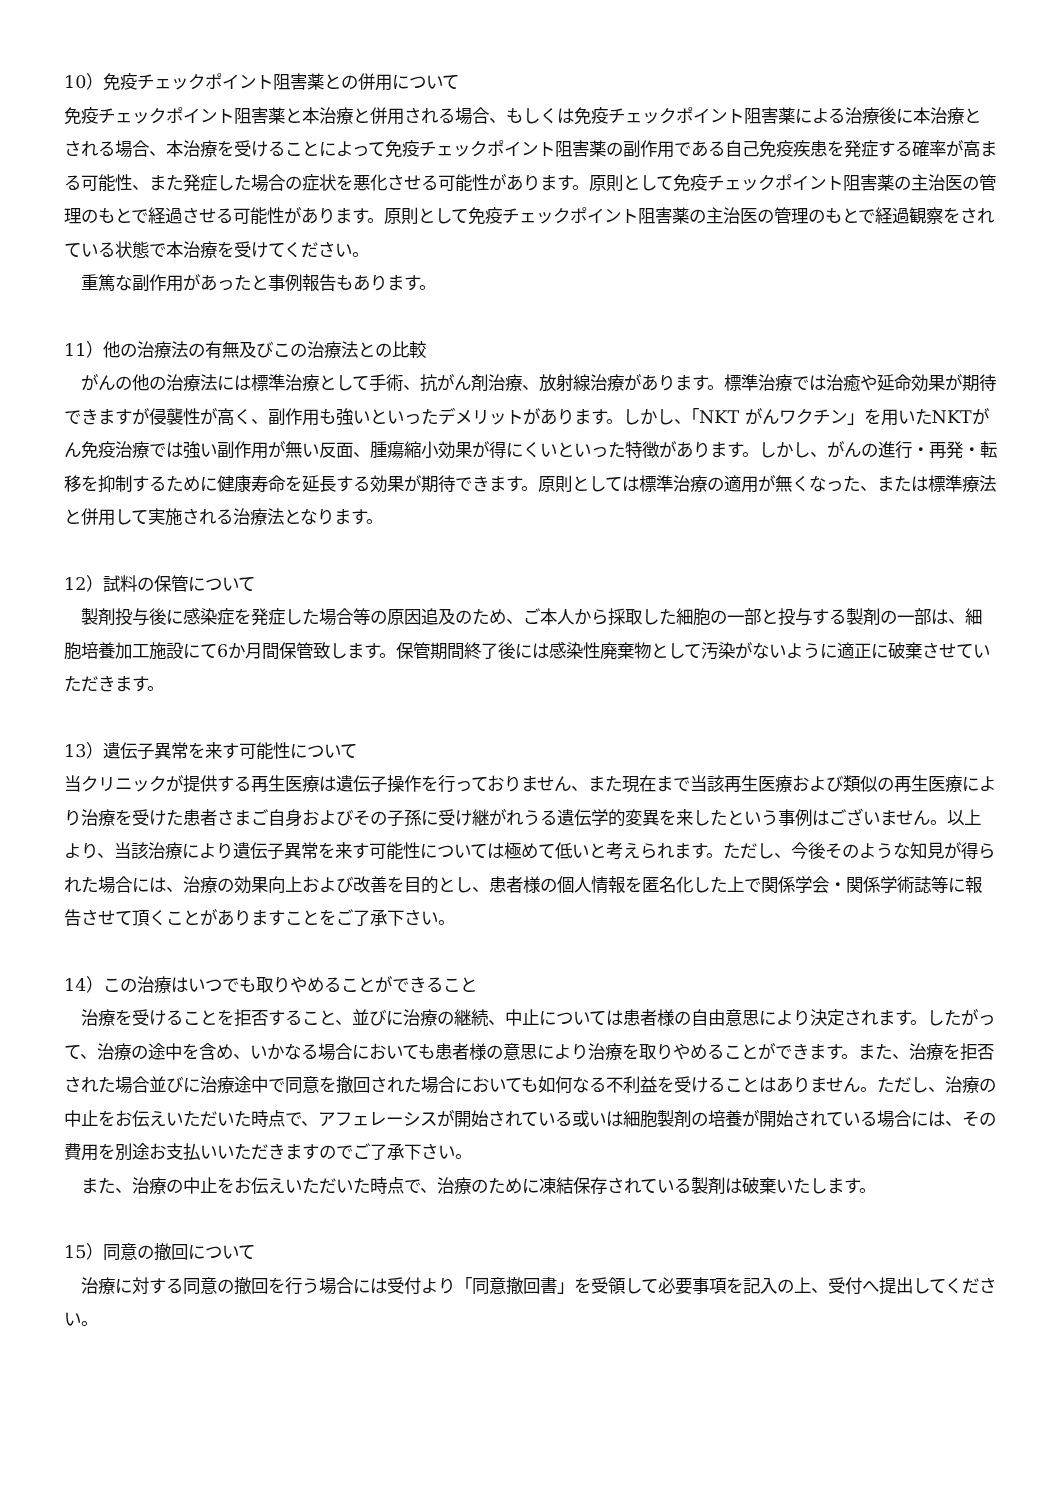10）免疫チェックポイント阻害薬との併用について
免疫チェックポイント阻害薬と本治療と併用される場合、もしくは免疫チェックポイント阻害薬による治療後に本治療とされる場合、本治療を受けることによって免疫チェックポイント阻害薬の副作用である自己免疫疾患を発症する確率が高まる可能性、また発症した場合の症状を悪化させる可能性があります。原則として免疫チェックポイント阻害薬の主治医の管理のもとで経過させる可能性があります。原則として免疫チェックポイント阻害薬の主治医の管理のもとで経過観察をされている状態で本治療を受けてください。
　重篤な副作用があったと事例報告もあります。
11）他の治療法の有無及びこの治療法との比較
　がんの他の治療法には標準治療として手術、抗がん剤治療、放射線治療があります。標準治療では治癒や延命効果が期待できますが侵襲性が高く、副作用も強いといったデメリットがあります。しかし、「NKT がんワクチン」を用いたNKTがん免疫治療では強い副作用が無い反面、腫瘍縮小効果が得にくいといった特徴があります。しかし、がんの進行・再発・転移を抑制するために健康寿命を延長する効果が期待できます。原則としては標準治療の適用が無くなった、または標準療法と併用して実施される治療法となります。
12）試料の保管について
　製剤投与後に感染症を発症した場合等の原因追及のため、ご本人から採取した細胞の一部と投与する製剤の一部は、細胞培養加工施設にて6か月間保管致します。保管期間終了後には感染性廃棄物として汚染がないように適正に破棄させていただきます。
13）遺伝子異常を来す可能性について
当クリニックが提供する再生医療は遺伝子操作を行っておりません、また現在まで当該再生医療および類似の再生医療により治療を受けた患者さまご自身およびその子孫に受け継がれうる遺伝学的変異を来したという事例はございません。以上より、当該治療により遺伝子異常を来す可能性については極めて低いと考えられます。ただし、今後そのような知見が得られた場合には、治療の効果向上および改善を目的とし、患者様の個人情報を匿名化した上で関係学会・関係学術誌等に報告させて頂くことがありますことをご了承下さい。
14）この治療はいつでも取りやめることができること
　治療を受けることを拒否すること、並びに治療の継続、中止については患者様の自由意思により決定されます。したがって、治療の途中を含め、いかなる場合においても患者様の意思により治療を取りやめることができます。また、治療を拒否された場合並びに治療途中で同意を撤回された場合においても如何なる不利益を受けることはありません。ただし、治療の中止をお伝えいただいた時点で、アフェレーシスが開始されている或いは細胞製剤の培養が開始されている場合には、その費用を別途お支払いいただきますのでご了承下さい。
　また、治療の中止をお伝えいただいた時点で、治療のために凍結保存されている製剤は破棄いたします。
15）同意の撤回について
　治療に対する同意の撤回を行う場合には受付より「同意撤回書」を受領して必要事項を記入の上、受付へ提出してください。